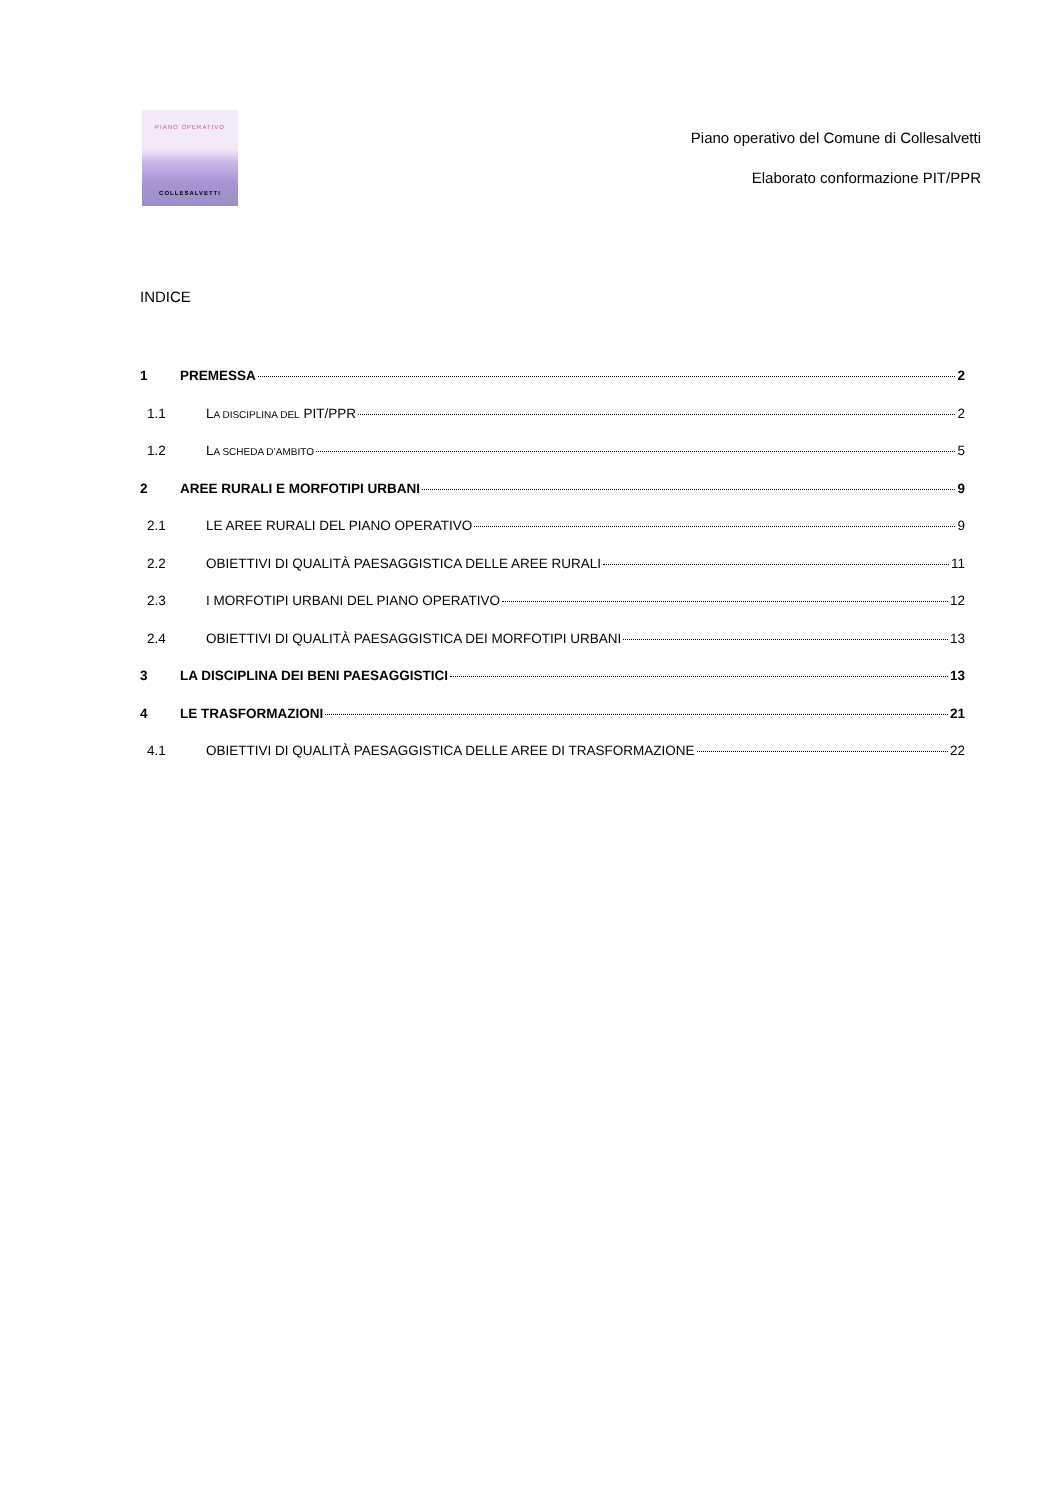PIANO OPERATIVO
COLLESALVETTI
Piano operativo del Comune di Collesalvetti
Elaborato conformazione PIT/PPR
INDICE
1 PREMESSA 2
1.1 LA DISCIPLINA DEL PIT/PPR 2
1.2 LA SCHEDA D’AMBITO 5
2 AREE RURALI E MORFOTIPI URBANI 9
2.1 LE AREE RURALI DEL PIANO OPERATIVO 9
2.2 OBIETTIVI DI QUALITÀ PAESAGGISTICA DELLE AREE RURALI 11
2.3 I MORFOTIPI URBANI DEL PIANO OPERATIVO 12
2.4 OBIETTIVI DI QUALITÀ PAESAGGISTICA DEI MORFOTIPI URBANI 13
3 LA DISCIPLINA DEI BENI PAESAGGISTICI 13
4 LE TRASFORMAZIONI 21
4.1 OBIETTIVI DI QUALITÀ PAESAGGISTICA DELLE AREE DI TRASFORMAZIONE 22